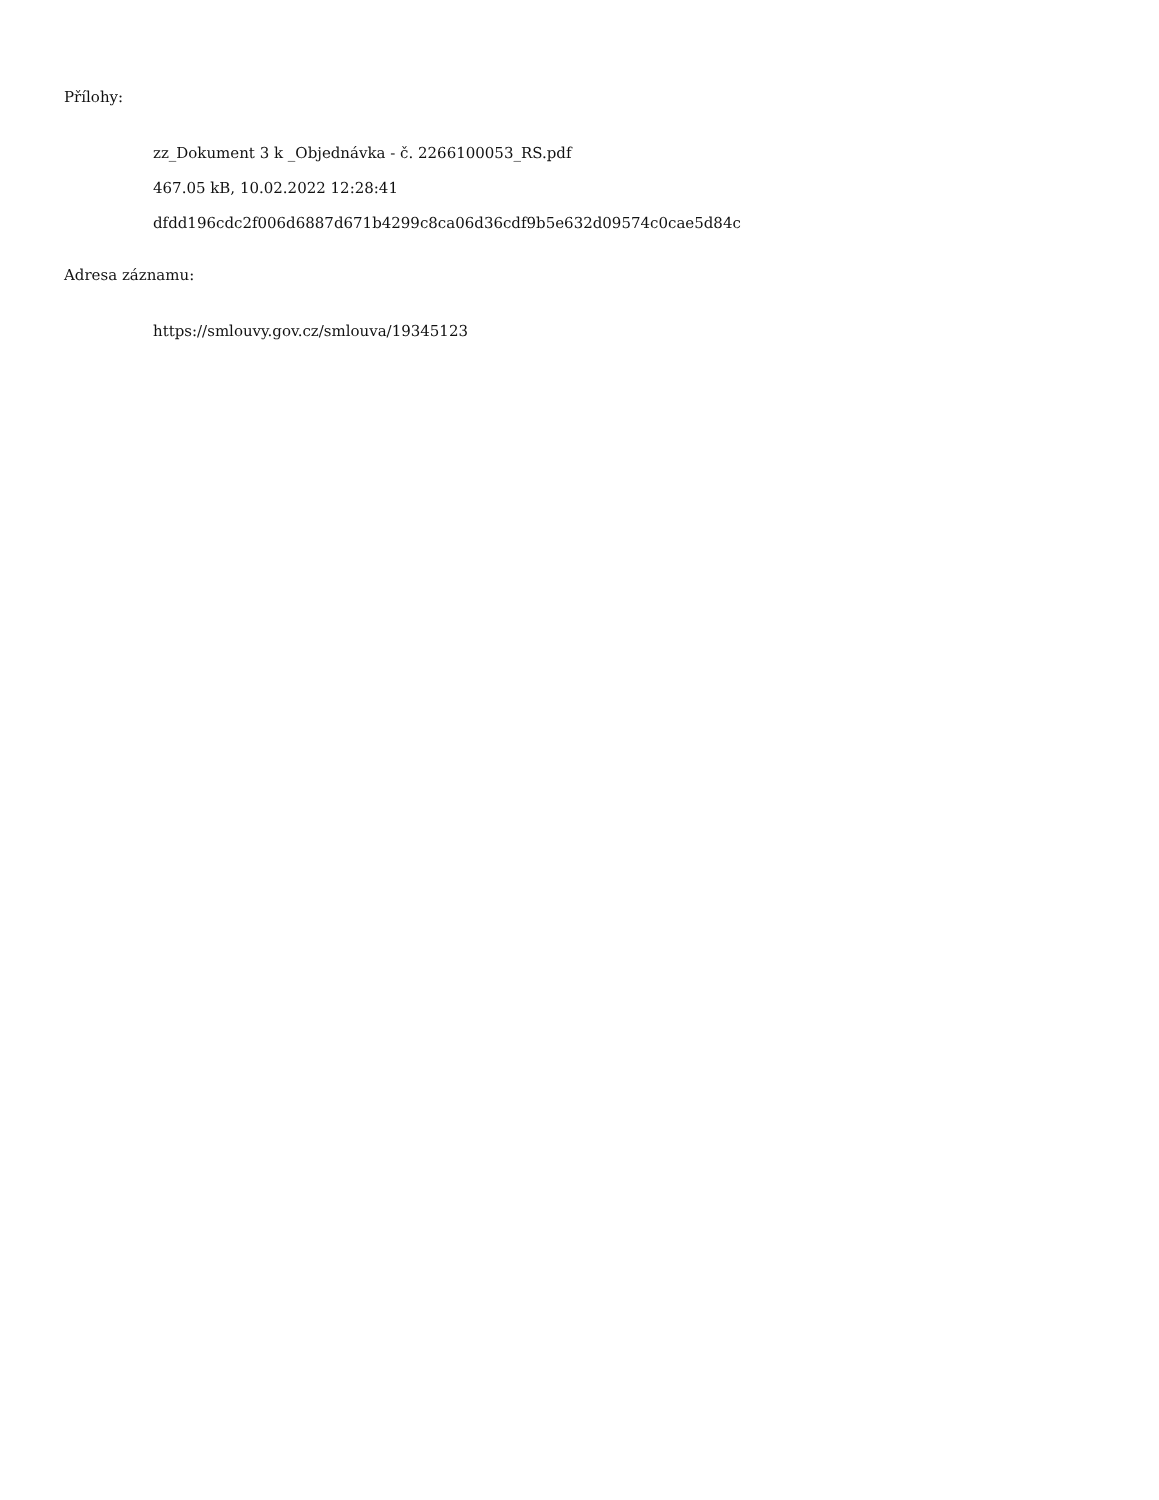Přílohy:
zz_Dokument 3 k _Objednávka - č. 2266100053_RS.pdf
467.05 kB, 10.02.2022 12:28:41
dfdd196cdc2f006d6887d671b4299c8ca06d36cdf9b5e632d09574c0cae5d84c
Adresa záznamu:
https://smlouvy.gov.cz/smlouva/19345123